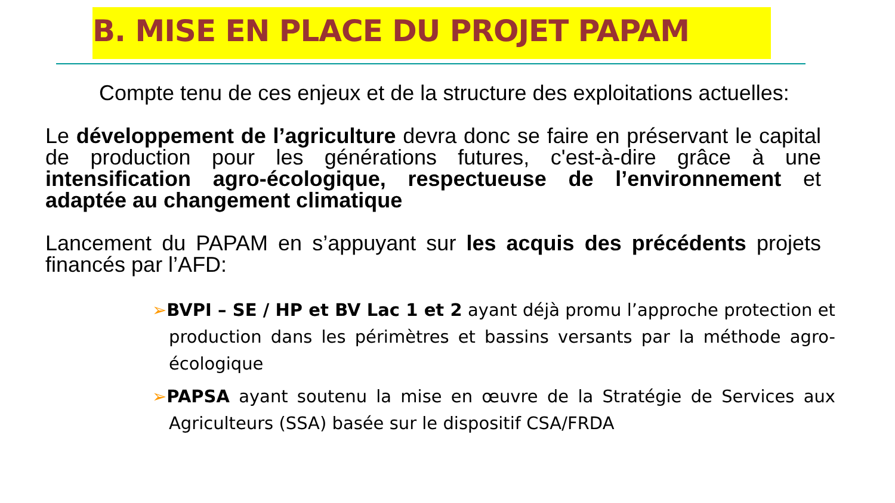B. MISE EN PLACE DU PROJET PAPAM
Compte tenu de ces enjeux et de la structure des exploitations actuelles:
Le développement de l’agriculture devra donc se faire en préservant le capital de production pour les générations futures, c'est-à-dire grâce à une intensification agro-écologique, respectueuse de l’environnement et adaptée au changement climatique
Lancement du PAPAM en s’appuyant sur les acquis des précédents projets financés par l’AFD:
➢BVPI – SE / HP et BV Lac 1 et 2 ayant déjà promu l’approche protection et production dans les périmètres et bassins versants par la méthode agro-écologique
➢PAPSA ayant soutenu la mise en œuvre de la Stratégie de Services aux Agriculteurs (SSA) basée sur le dispositif CSA/FRDA